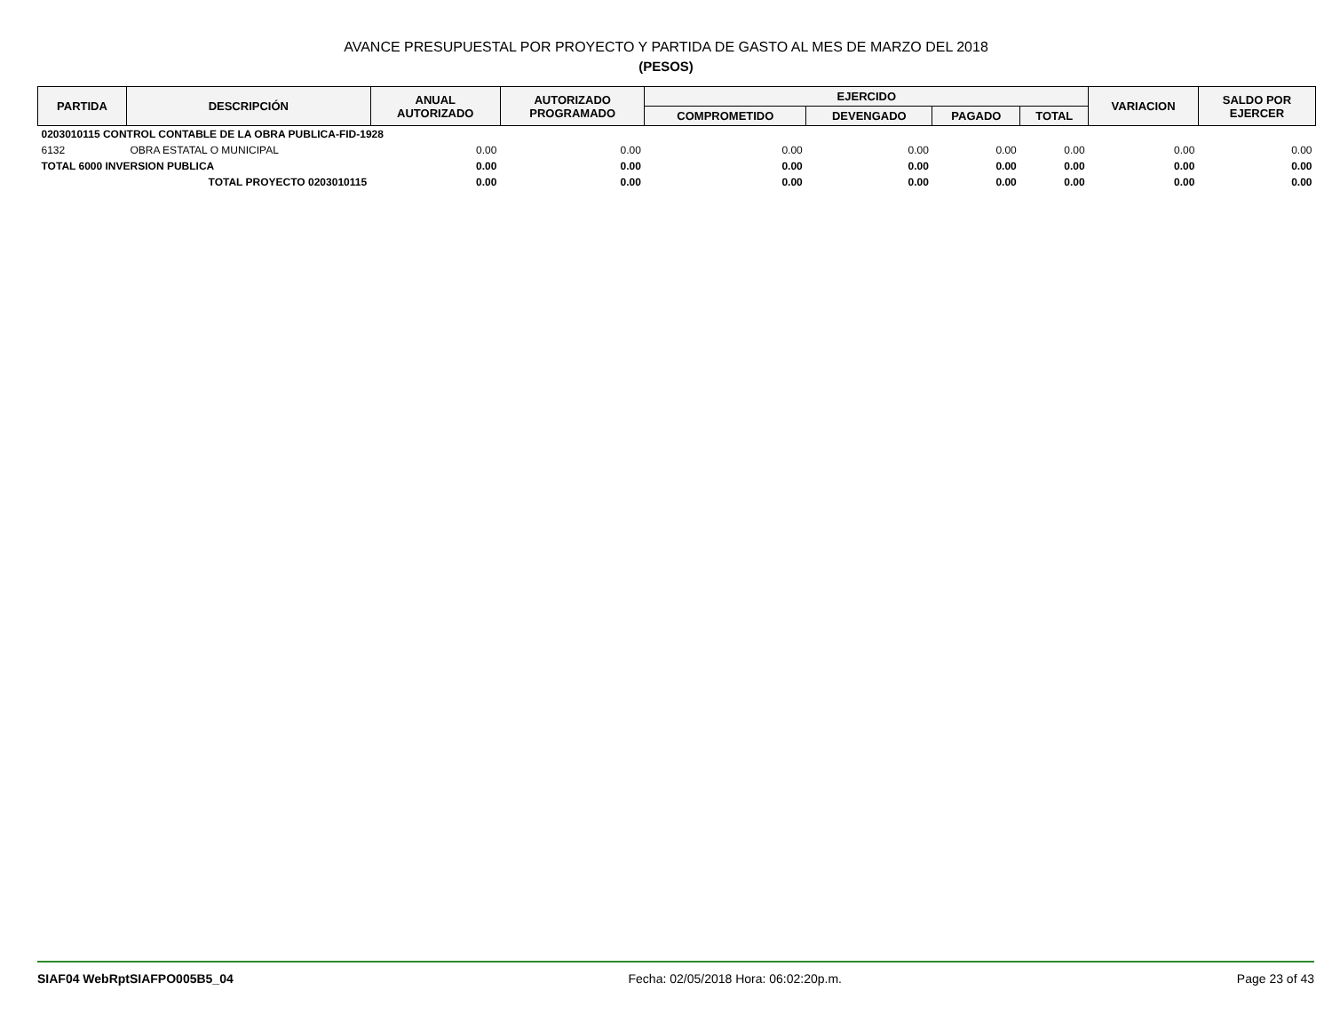AVANCE PRESUPUESTAL POR PROYECTO Y PARTIDA DE GASTO AL MES DE MARZO DEL 2018
(PESOS)
| PARTIDA | DESCRIPCIÓN | ANUAL AUTORIZADO | AUTORIZADO PROGRAMADO | EJERCIDO | | | | VARIACION | SALDO POR EJERCER |
| --- | --- | --- | --- | --- | --- | --- | --- | --- | --- |
| | | | | COMPROMETIDO | DEVENGADO | PAGADO | TOTAL | | |
| 0203010115 CONTROL CONTABLE DE LA OBRA PUBLICA-FID-1928 | | | | | | | | | |
| 6132 | OBRA ESTATAL O MUNICIPAL | 0.00 | 0.00 | 0.00 | 0.00 | 0.00 | 0.00 | 0.00 | 0.00 |
| TOTAL 6000 INVERSION PUBLICA | | 0.00 | 0.00 | 0.00 | 0.00 | 0.00 | 0.00 | 0.00 | 0.00 |
| TOTAL PROYECTO 0203010115 | | 0.00 | 0.00 | 0.00 | 0.00 | 0.00 | 0.00 | 0.00 | 0.00 |
SIAF04 WebRptSIAFPO005B5_04 Fecha: 02/05/2018 Hora: 06:02:20p.m. Page 23 of 43